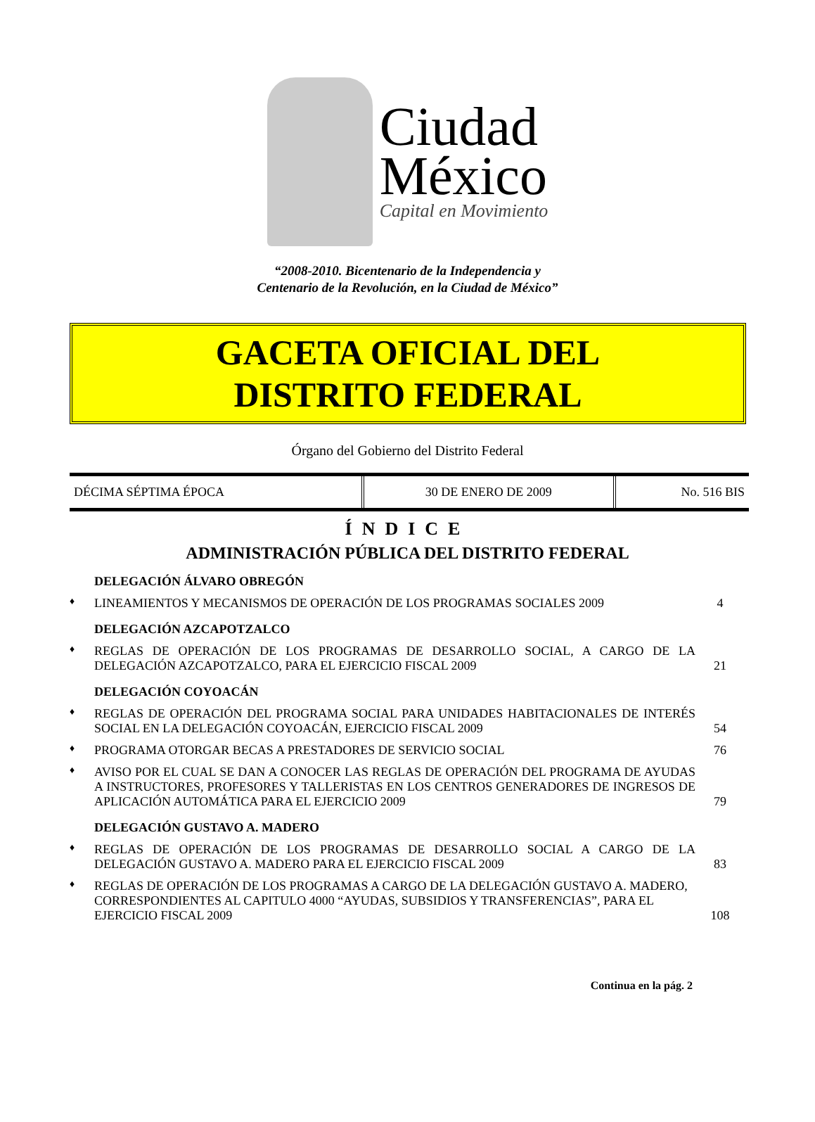Ciudad
México
Capital en Movimiento
“2008-2010. Bicentenario de la Independencia y
Centenario de la Revolución, en la Ciudad de México”
GACETA OFICIAL DEL
DISTRITO FEDERAL
Órgano del Gobierno del Distrito Federal
| DÉCIMA SÉPTIMA ÉPOCA | 30 DE ENERO DE 2009 | No. 516 BIS |
ÍNDICE
ADMINISTRACIÓN PÚBLICA DEL DISTRITO FEDERAL
DELEGACIÓN ÁLVARO OBREGÓN
♦ LINEAMIENTOS Y MECANISMOS DE OPERACIÓN DE LOS PROGRAMAS SOCIALES 2009 4
DELEGACIÓN AZCAPOTZALCO
♦ REGLAS DE OPERACIÓN DE LOS PROGRAMAS DE DESARROLLO SOCIAL, A CARGO DE LA DELEGACIÓN AZCAPOTZALCO, PARA EL EJERCICIO FISCAL 2009 21
DELEGACIÓN COYOACÁN
♦ REGLAS DE OPERACIÓN DEL PROGRAMA SOCIAL PARA UNIDADES HABITACIONALES DE INTERÉS SOCIAL EN LA DELEGACIÓN COYOACÁN, EJERCICIO FISCAL 2009 54
♦ PROGRAMA OTORGAR BECAS A PRESTADORES DE SERVICIO SOCIAL 76
♦ AVISO POR EL CUAL SE DAN A CONOCER LAS REGLAS DE OPERACIÓN DEL PROGRAMA DE AYUDAS A INSTRUCTORES, PROFESORES Y TALLERISTAS EN LOS CENTROS GENERADORES DE INGRESOS DE APLICACIÓN AUTOMÁTICA PARA EL EJERCICIO 2009 79
DELEGACIÓN GUSTAVO A. MADERO
♦ REGLAS DE OPERACIÓN DE LOS PROGRAMAS DE DESARROLLO SOCIAL A CARGO DE LA DELEGACIÓN GUSTAVO A. MADERO PARA EL EJERCICIO FISCAL 2009 83
♦ REGLAS DE OPERACIÓN DE LOS PROGRAMAS A CARGO DE LA DELEGACIÓN GUSTAVO A. MADERO, CORRESPONDIENTES AL CAPITULO 4000 “AYUDAS, SUBSIDIOS Y TRANSFERENCIAS”, PARA EL EJERCICIO FISCAL 2009 108
Continua en la pág. 2